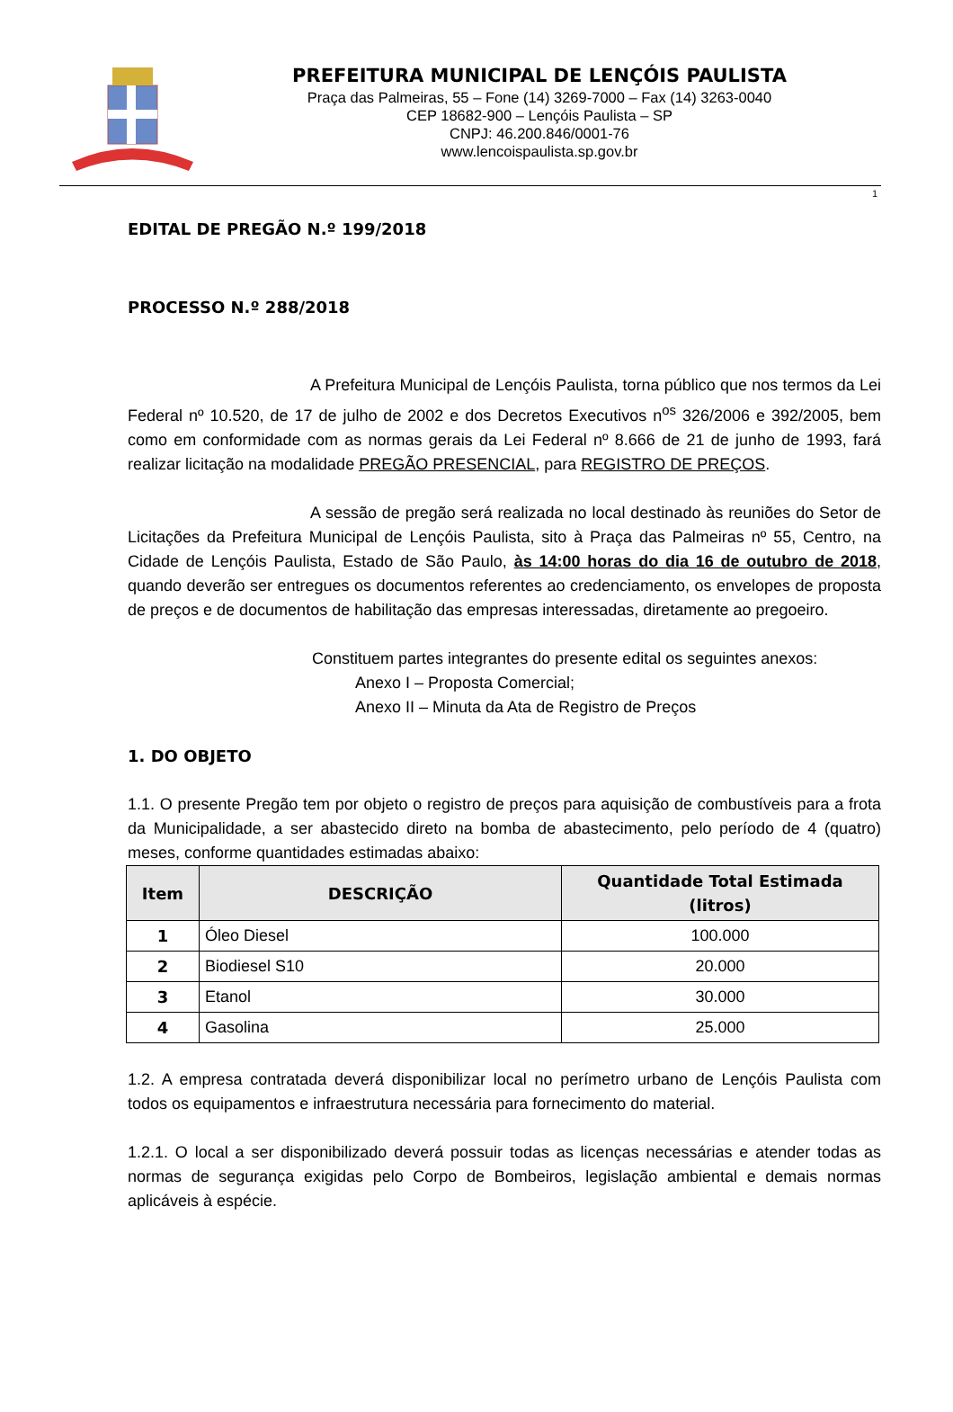PREFEITURA MUNICIPAL DE LENÇÓIS PAULISTA
Praça das Palmeiras, 55 – Fone (14) 3269-7000 – Fax (14) 3263-0040
CEP 18682-900 – Lençóis Paulista – SP
CNPJ: 46.200.846/0001-76
www.lencoispaulista.sp.gov.br
1
EDITAL DE PREGÃO N.º 199/2018
PROCESSO N.º 288/2018
A Prefeitura Municipal de Lençóis Paulista, torna público que nos termos da Lei Federal nº 10.520, de 17 de julho de 2002 e dos Decretos Executivos n<sup>os</sup> 326/2006 e 392/2005, bem como em conformidade com as normas gerais da Lei Federal nº 8.666 de 21 de junho de 1993, fará realizar licitação na modalidade PREGÃO PRESENCIAL, para REGISTRO DE PREÇOS.
A sessão de pregão será realizada no local destinado às reuniões do Setor de Licitações da Prefeitura Municipal de Lençóis Paulista, sito à Praça das Palmeiras nº 55, Centro, na Cidade de Lençóis Paulista, Estado de São Paulo, às 14:00 horas do dia 16 de outubro de 2018, quando deverão ser entregues os documentos referentes ao credenciamento, os envelopes de proposta de preços e de documentos de habilitação das empresas interessadas, diretamente ao pregoeiro.
Constituem partes integrantes do presente edital os seguintes anexos:
Anexo I – Proposta Comercial;
Anexo II – Minuta da Ata de Registro de Preços
1. DO OBJETO
1.1. O presente Pregão tem por objeto o registro de preços para aquisição de combustíveis para a frota da Municipalidade, a ser abastecido direto na bomba de abastecimento, pelo período de 4 (quatro) meses, conforme quantidades estimadas abaixo:
| Item | DESCRIÇÃO | Quantidade Total Estimada (litros) |
| --- | --- | --- |
| 1 | Óleo Diesel | 100.000 |
| 2 | Biodiesel S10 | 20.000 |
| 3 | Etanol | 30.000 |
| 4 | Gasolina | 25.000 |
1.2. A empresa contratada deverá disponibilizar local no perímetro urbano de Lençóis Paulista com todos os equipamentos e infraestrutura necessária para fornecimento do material.
1.2.1. O local a ser disponibilizado deverá possuir todas as licenças necessárias e atender todas as normas de segurança exigidas pelo Corpo de Bombeiros, legislação ambiental e demais normas aplicáveis à espécie.